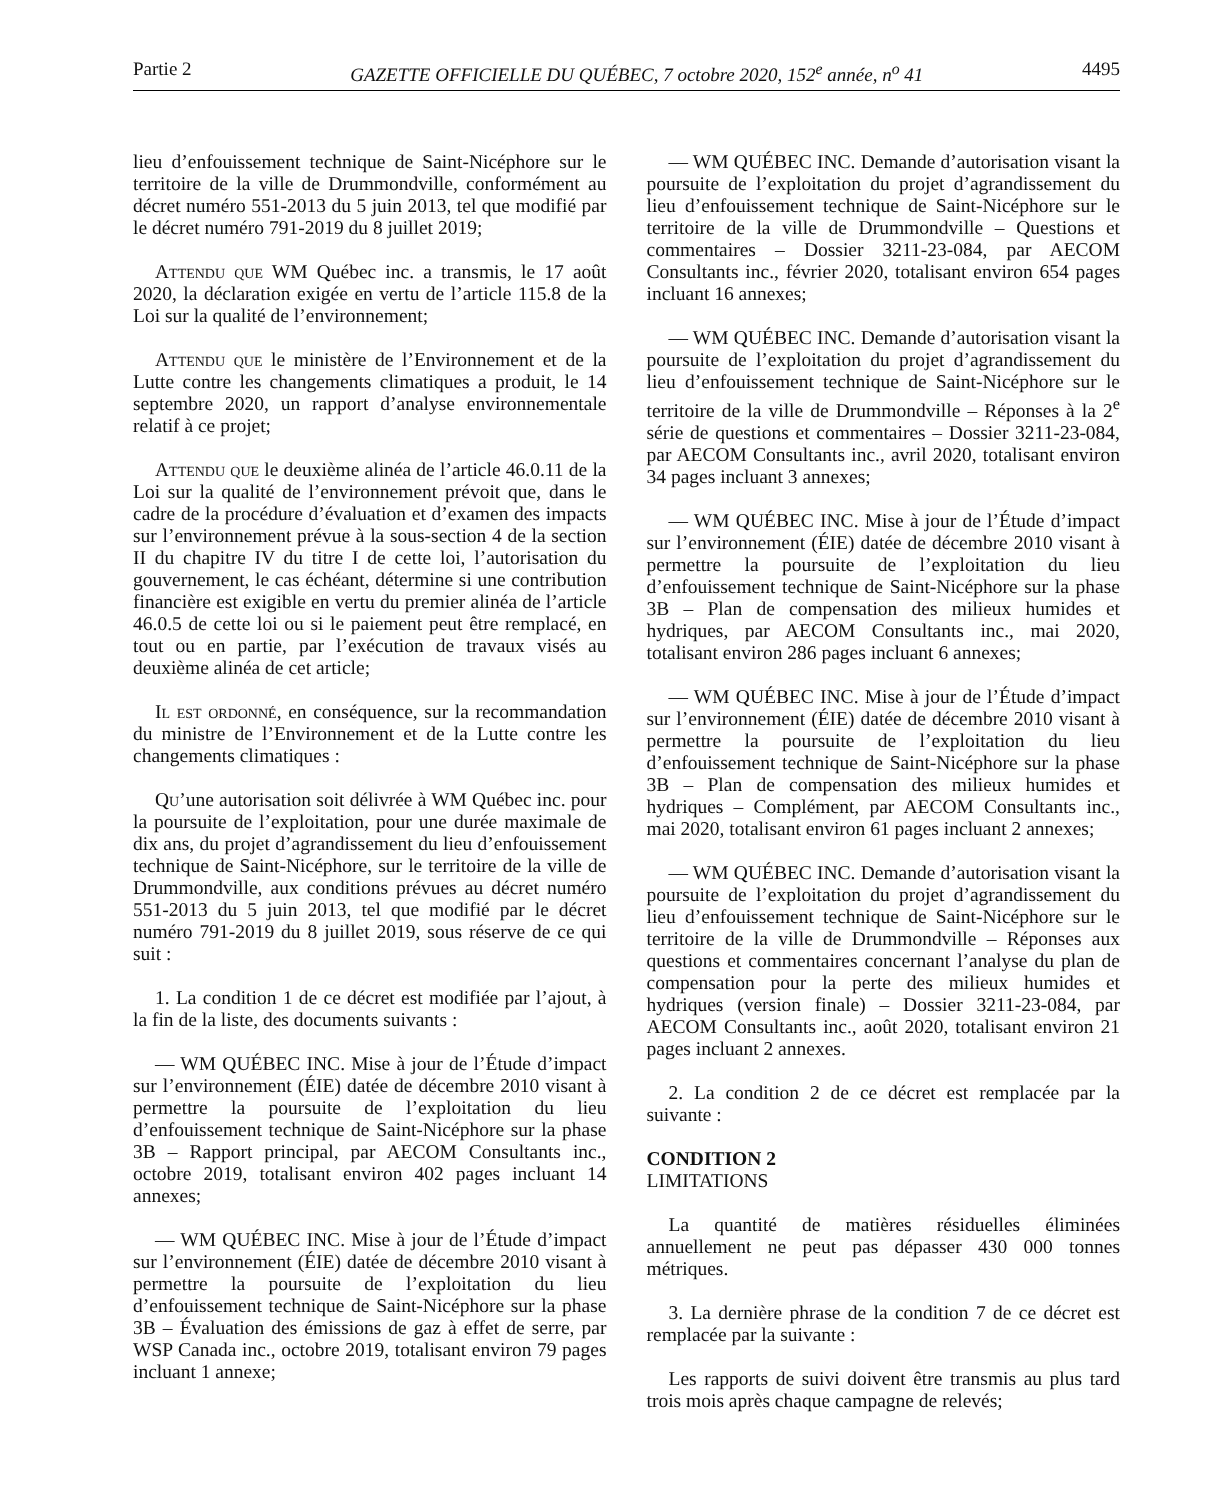Partie 2 GAZETTE OFFICIELLE DU QUÉBEC, 7 octobre 2020, 152<sup>e</sup> année, n<sup>o</sup> 41 4495
lieu d’enfouissement technique de Saint-Nicéphore sur le territoire de la ville de Drummondville, conformément au décret numéro 551-2013 du 5 juin 2013, tel que modifié par le décret numéro 791-2019 du 8 juillet 2019;
Attendu que WM Québec inc. a transmis, le 17 août 2020, la déclaration exigée en vertu de l’article 115.8 de la Loi sur la qualité de l’environnement;
Attendu que le ministère de l’Environnement et de la Lutte contre les changements climatiques a produit, le 14 septembre 2020, un rapport d’analyse environnementale relatif à ce projet;
Attendu que le deuxième alinéa de l’article 46.0.11 de la Loi sur la qualité de l’environnement prévoit que, dans le cadre de la procédure d’évaluation et d’examen des impacts sur l’environnement prévue à la sous-section 4 de la section II du chapitre IV du titre I de cette loi, l’autorisation du gouvernement, le cas échéant, détermine si une contribution financière est exigible en vertu du premier alinéa de l’article 46.0.5 de cette loi ou si le paiement peut être remplacé, en tout ou en partie, par l’exécution de travaux visés au deuxième alinéa de cet article;
Il est ordonné, en conséquence, sur la recommandation du ministre de l’Environnement et de la Lutte contre les changements climatiques :
Qu’une autorisation soit délivrée à WM Québec inc. pour la poursuite de l’exploitation, pour une durée maximale de dix ans, du projet d’agrandissement du lieu d’enfouissement technique de Saint-Nicéphore, sur le territoire de la ville de Drummondville, aux conditions prévues au décret numéro 551-2013 du 5 juin 2013, tel que modifié par le décret numéro 791-2019 du 8 juillet 2019, sous réserve de ce qui suit :
1. La condition 1 de ce décret est modifiée par l’ajout, à la fin de la liste, des documents suivants :
— WM QUÉBEC INC. Mise à jour de l’Étude d’impact sur l’environnement (ÉIE) datée de décembre 2010 visant à permettre la poursuite de l’exploitation du lieu d’enfouissement technique de Saint-Nicéphore sur la phase 3B – Rapport principal, par AECOM Consultants inc., octobre 2019, totalisant environ 402 pages incluant 14 annexes;
— WM QUÉBEC INC. Mise à jour de l’Étude d’impact sur l’environnement (ÉIE) datée de décembre 2010 visant à permettre la poursuite de l’exploitation du lieu d’enfouissement technique de Saint-Nicéphore sur la phase 3B – Évaluation des émissions de gaz à effet de serre, par WSP Canada inc., octobre 2019, totalisant environ 79 pages incluant 1 annexe;
— WM QUÉBEC INC. Demande d’autorisation visant la poursuite de l’exploitation du projet d’agrandissement du lieu d’enfouissement technique de Saint-Nicéphore sur le territoire de la ville de Drummondville – Questions et commentaires – Dossier 3211-23-084, par AECOM Consultants inc., février 2020, totalisant environ 654 pages incluant 16 annexes;
— WM QUÉBEC INC. Demande d’autorisation visant la poursuite de l’exploitation du projet d’agrandissement du lieu d’enfouissement technique de Saint-Nicéphore sur le territoire de la ville de Drummondville – Réponses à la 2<sup>e</sup> série de questions et commentaires – Dossier 3211-23-084, par AECOM Consultants inc., avril 2020, totalisant environ 34 pages incluant 3 annexes;
— WM QUÉBEC INC. Mise à jour de l’Étude d’impact sur l’environnement (ÉIE) datée de décembre 2010 visant à permettre la poursuite de l’exploitation du lieu d’enfouissement technique de Saint-Nicéphore sur la phase 3B – Plan de compensation des milieux humides et hydriques, par AECOM Consultants inc., mai 2020, totalisant environ 286 pages incluant 6 annexes;
— WM QUÉBEC INC. Mise à jour de l’Étude d’impact sur l’environnement (ÉIE) datée de décembre 2010 visant à permettre la poursuite de l’exploitation du lieu d’enfouissement technique de Saint-Nicéphore sur la phase 3B – Plan de compensation des milieux humides et hydriques – Complément, par AECOM Consultants inc., mai 2020, totalisant environ 61 pages incluant 2 annexes;
— WM QUÉBEC INC. Demande d’autorisation visant la poursuite de l’exploitation du projet d’agrandissement du lieu d’enfouissement technique de Saint-Nicéphore sur le territoire de la ville de Drummondville – Réponses aux questions et commentaires concernant l’analyse du plan de compensation pour la perte des milieux humides et hydriques (version finale) – Dossier 3211-23-084, par AECOM Consultants inc., août 2020, totalisant environ 21 pages incluant 2 annexes.
2. La condition 2 de ce décret est remplacée par la suivante :
CONDITION 2
LIMITATIONS
La quantité de matières résiduelles éliminées annuellement ne peut pas dépasser 430 000 tonnes métriques.
3. La dernière phrase de la condition 7 de ce décret est remplacée par la suivante :
Les rapports de suivi doivent être transmis au plus tard trois mois après chaque campagne de relevés;